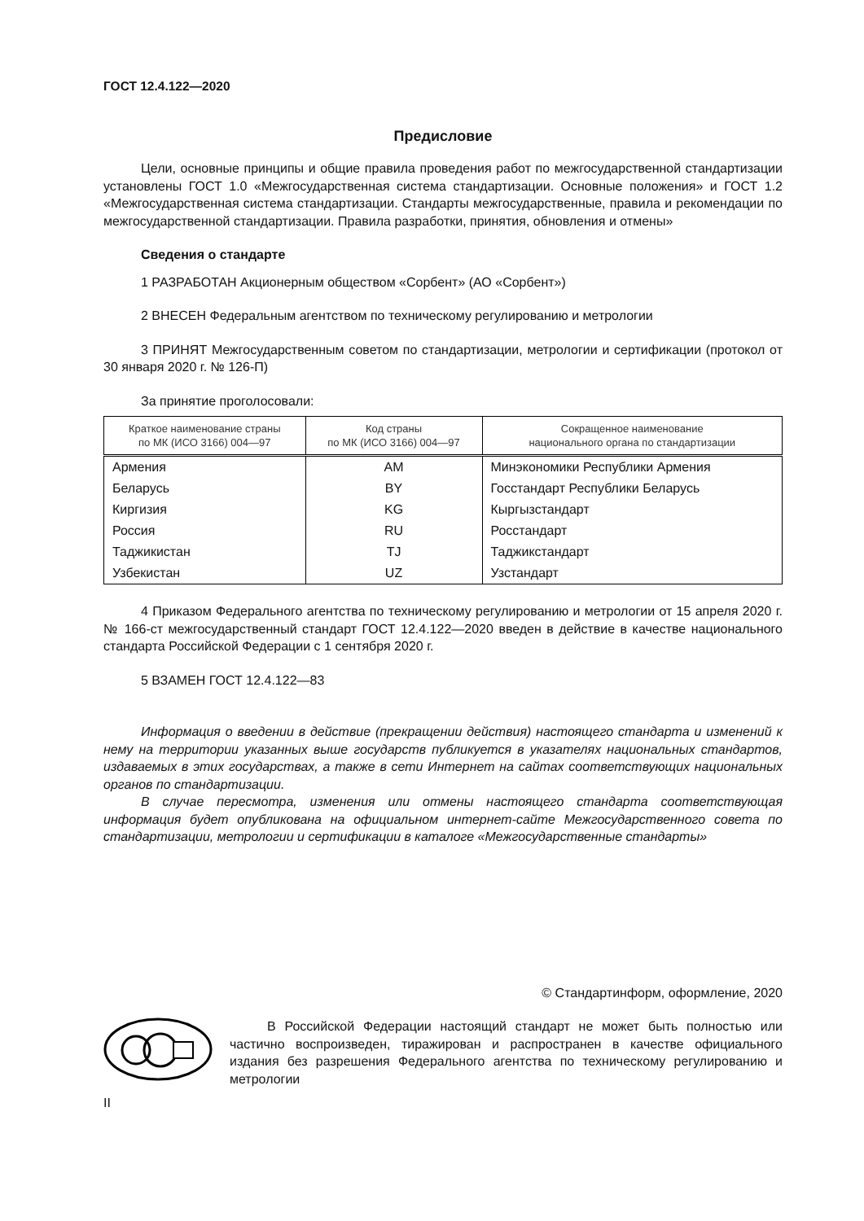ГОСТ 12.4.122—2020
Предисловие
Цели, основные принципы и общие правила проведения работ по межгосударственной стандартизации установлены ГОСТ 1.0 «Межгосударственная система стандартизации. Основные положения» и ГОСТ 1.2 «Межгосударственная система стандартизации. Стандарты межгосударственные, правила и рекомендации по межгосударственной стандартизации. Правила разработки, принятия, обновления и отмены»
Сведения о стандарте
1 РАЗРАБОТАН Акционерным обществом «Сорбент» (АО «Сорбент»)
2 ВНЕСЕН Федеральным агентством по техническому регулированию и метрологии
3 ПРИНЯТ Межгосударственным советом по стандартизации, метрологии и сертификации (протокол от 30 января 2020 г. № 126-П)
За принятие проголосовали:
| Краткое наименование страны по МК (ИСО 3166) 004—97 | Код страны по МК (ИСО 3166) 004—97 | Сокращенное наименование национального органа по стандартизации |
| --- | --- | --- |
| Армения | AM | Минэкономики Республики Армения |
| Беларусь | BY | Госстандарт Республики Беларусь |
| Киргизия | KG | Кыргызстандарт |
| Россия | RU | Росстандарт |
| Таджикистан | TJ | Таджикстандарт |
| Узбекистан | UZ | Узстандарт |
4 Приказом Федерального агентства по техническому регулированию и метрологии от 15 апреля 2020 г. № 166-ст межгосударственный стандарт ГОСТ 12.4.122—2020 введен в действие в качестве национального стандарта Российской Федерации с 1 сентября 2020 г.
5 ВЗАМЕН ГОСТ 12.4.122—83
Информация о введении в действие (прекращении действия) настоящего стандарта и изменений к нему на территории указанных выше государств публикуется в указателях национальных стандартов, издаваемых в этих государствах, а также в сети Интернет на сайтах соответствующих национальных органов по стандартизации.
В случае пересмотра, изменения или отмены настоящего стандарта соответствующая информация будет опубликована на официальном интернет-сайте Межгосударственного совета по стандартизации, метрологии и сертификации в каталоге «Межгосударственные стандарты»
© Стандартинформ, оформление, 2020
В Российской Федерации настоящий стандарт не может быть полностью или частично воспроизведен, тиражирован и распространен в качестве официального издания без разрешения Федерального агентства по техническому регулированию и метрологии
II